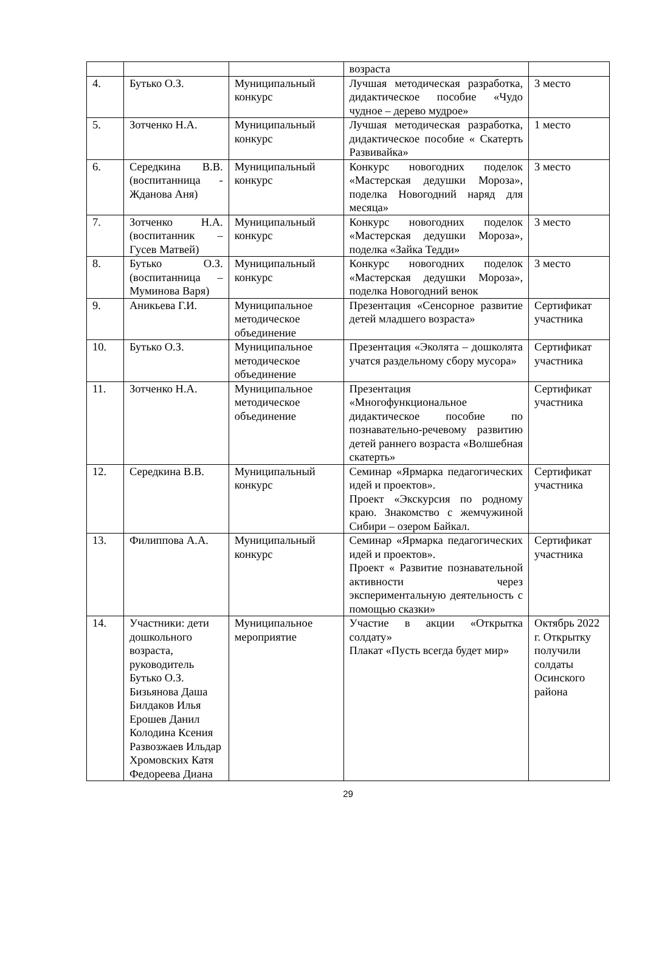| | | | возраста | |
| 4. | Бутько О.З. | Муниципальный конкурс | Лучшая методическая разработка, дидактическое пособие «Чудо чудное – дерево мудрое» | 3 место |
| 5. | Зотченко Н.А. | Муниципальный конкурс | Лучшая методическая разработка, дидактическое пособие « Скатерть Развивайка» | 1 место |
| 6. | Середкина В.В. (воспитанница - Жданова Аня) | Муниципальный конкурс | Конкурс новогодних поделок «Мастерская дедушки Мороза», поделка Новогодний наряд для месяца» | 3 место |
| 7. | Зотченко Н.А. (воспитанник – Гусев Матвей) | Муниципальный конкурс | Конкурс новогодних поделок «Мастерская дедушки Мороза», поделка «Зайка Тедди» | 3 место |
| 8. | Бутько О.З. (воспитанница – Муминова Варя) | Муниципальный конкурс | Конкурс новогодних поделок «Мастерская дедушки Мороза», поделка Новогодний венок | 3 место |
| 9. | Аникьева Г.И. | Муниципальное методическое объединение | Презентация «Сенсорное развитие детей младшего возраста» | Сертификат участника |
| 10. | Бутько О.З. | Муниципальное методическое объединение | Презентация «Эколята – дошколята учатся раздельному сбору мусора» | Сертификат участника |
| 11. | Зотченко Н.А. | Муниципальное методическое объединение | Презентация «Многофункциональное дидактическое пособие по познавательно-речевому развитию детей раннего возраста «Волшебная скатерть» | Сертификат участника |
| 12. | Середкина В.В. | Муниципальный конкурс | Семинар «Ярмарка педагогических идей и проектов». Проект «Экскурсия по родному краю. Знакомство с жемчужиной Сибири – озером Байкал. | Сертификат участника |
| 13. | Филиппова А.А. | Муниципальный конкурс | Семинар «Ярмарка педагогических идей и проектов». Проект « Развитие познавательной активности через экспериментальную деятельность с помощью сказки» | Сертификат участника |
| 14. | Участники: дети дошкольного возраста, руководитель Бутько О.З. Бизьянова Даша Билдаков Илья Ерошев Данил Колодина Ксения Развозжаев Ильдар Хромовских Катя Федореева Диана | Муниципальное мероприятие | Участие в акции «Открытка солдату» Плакат «Пусть всегда будет мир» | Октябрь 2022 г. Открытку получили солдаты Осинского района |
29